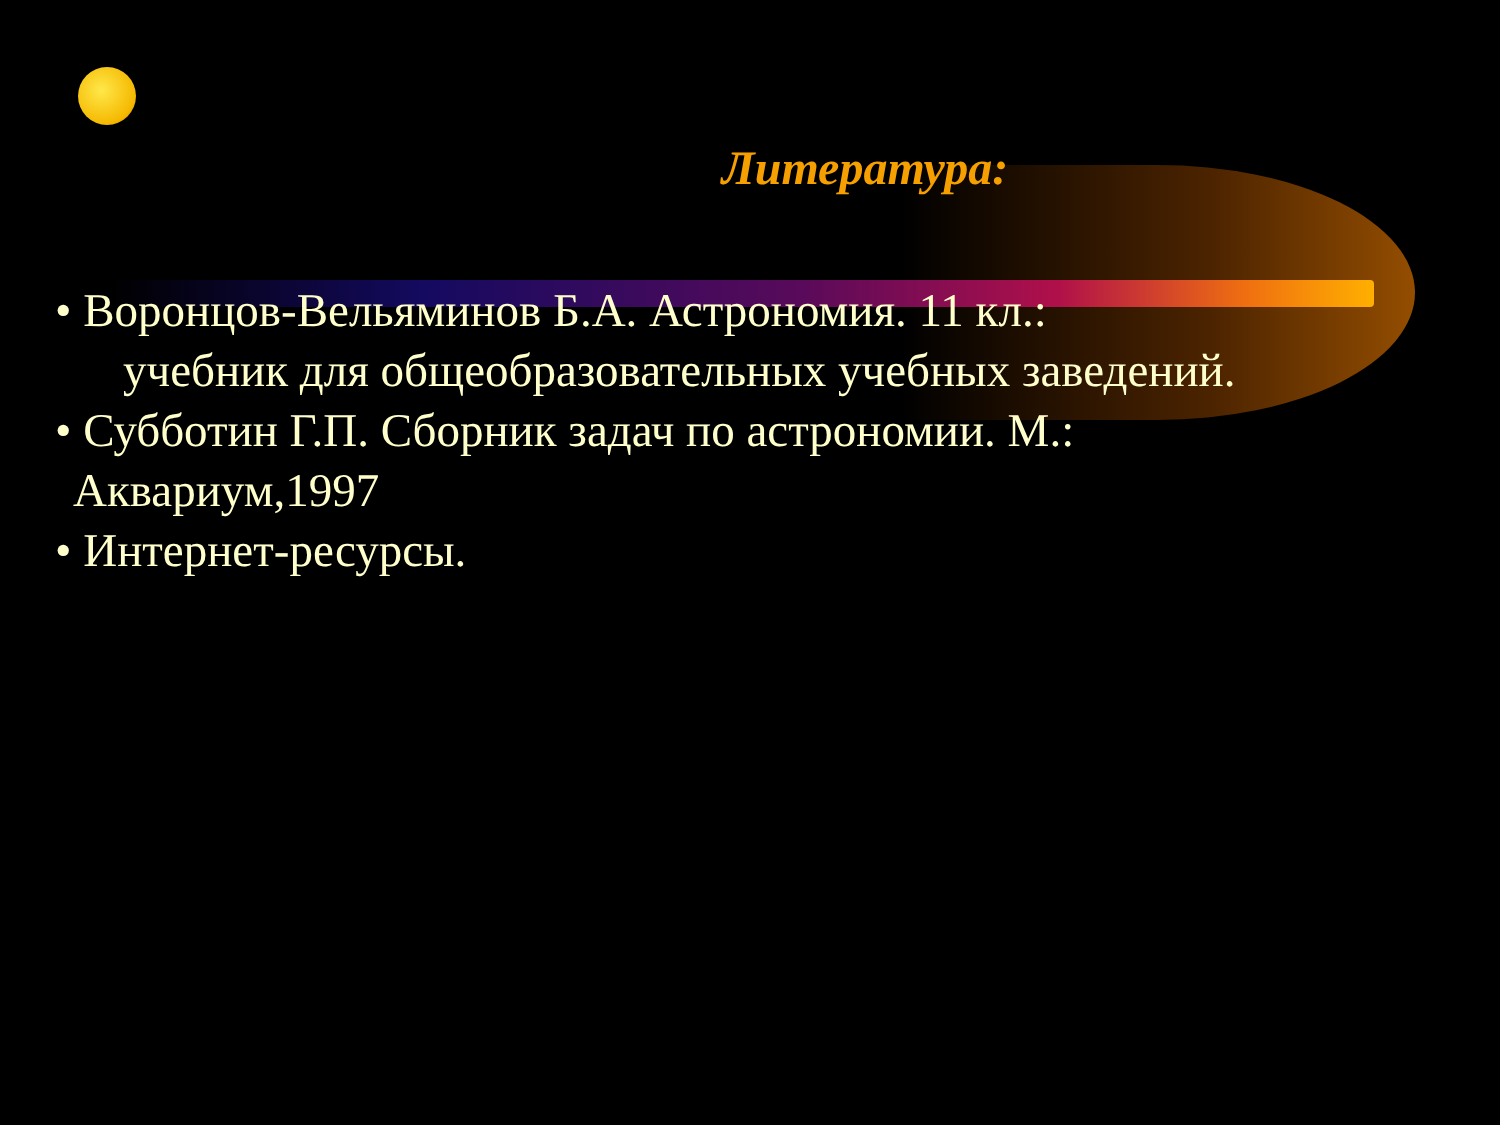Литература:
• Воронцов-Вельяминов Б.А. Астрономия. 11 кл.:
учебник для общеобразовательных учебных заведений.
• Субботин Г.П. Сборник задач по астрономии. М.:
Аквариум,1997
• Интернет-ресурсы.